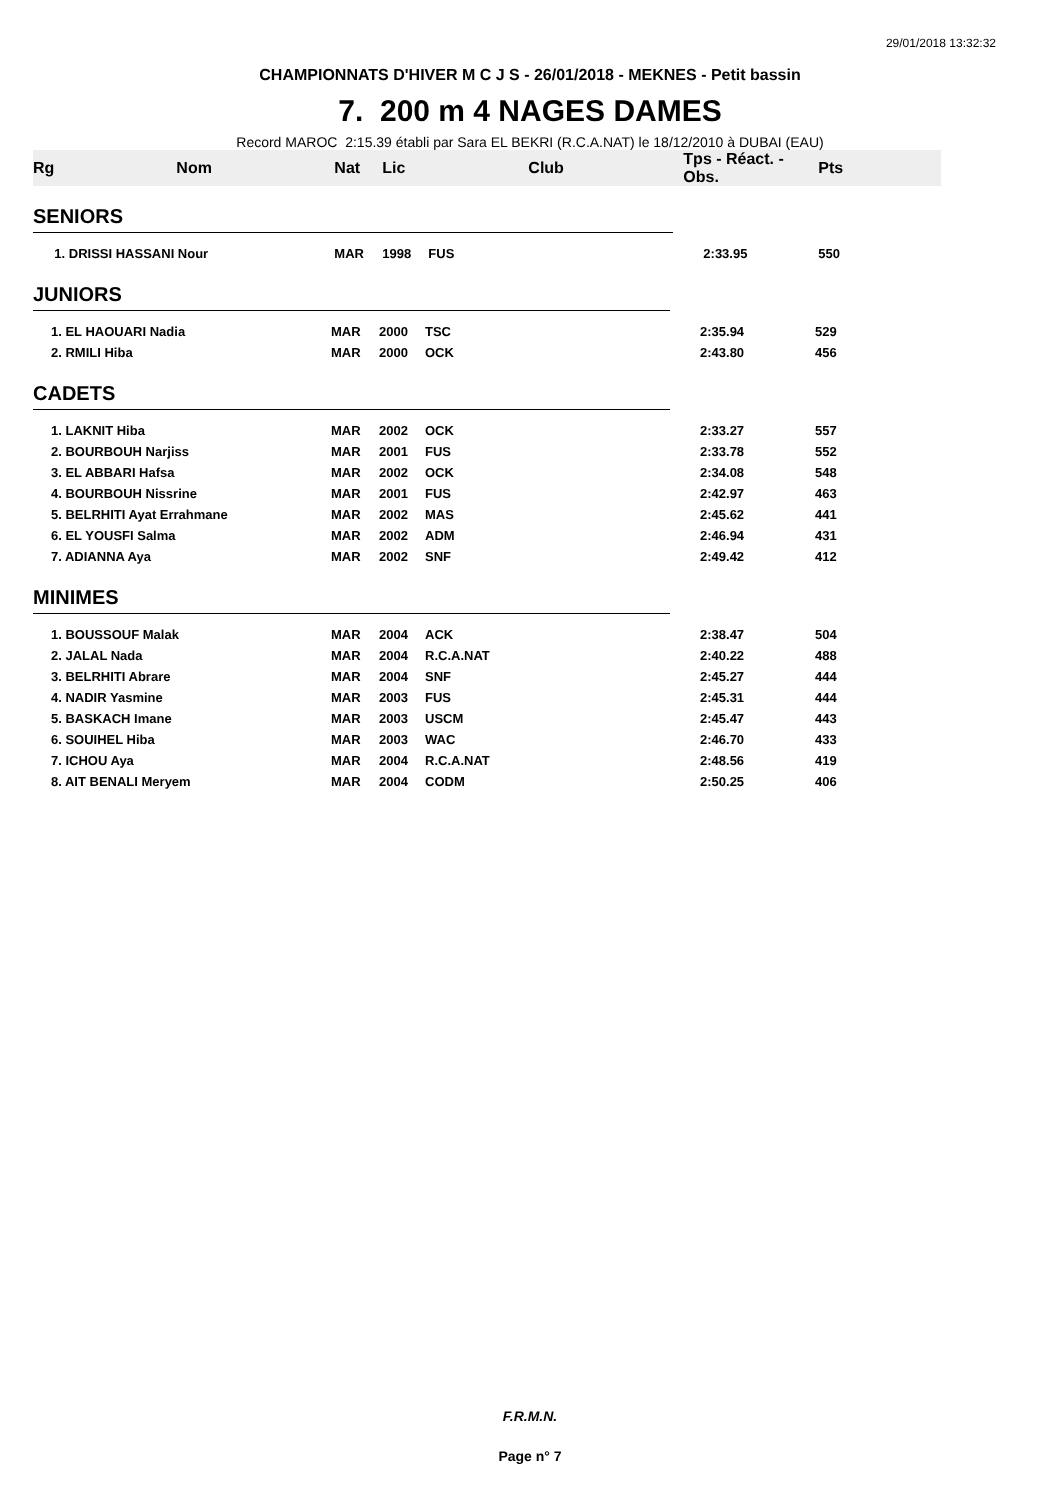29/01/2018 13:32:32
CHAMPIONNATS D'HIVER M C J S - 26/01/2018 - MEKNES - Petit bassin
7. 200 m 4 NAGES DAMES
Record MAROC 2:15.39 établi par Sara EL BEKRI (R.C.A.NAT) le 18/12/2010 à DUBAI (EAU)
| Rg | Nom | Nat | Lic | Club | Tps - Réact. - Obs. | Pts |
| --- | --- | --- | --- | --- | --- | --- |
| SENIORS | | | | | | |
| | 1. DRISSI HASSANI Nour | MAR | 1998 | FUS | 2:33.95 | 550 |
| JUNIORS | | | | | | |
| | 1. EL HAOUARI Nadia | MAR | 2000 | TSC | 2:35.94 | 529 |
| | 2. RMILI Hiba | MAR | 2000 | OCK | 2:43.80 | 456 |
| CADETS | | | | | | |
| | 1. LAKNIT Hiba | MAR | 2002 | OCK | 2:33.27 | 557 |
| | 2. BOURBOUH Narjiss | MAR | 2001 | FUS | 2:33.78 | 552 |
| | 3. EL ABBARI Hafsa | MAR | 2002 | OCK | 2:34.08 | 548 |
| | 4. BOURBOUH Nissrine | MAR | 2001 | FUS | 2:42.97 | 463 |
| | 5. BELRHITI Ayat Errahmane | MAR | 2002 | MAS | 2:45.62 | 441 |
| | 6. EL YOUSFI Salma | MAR | 2002 | ADM | 2:46.94 | 431 |
| | 7. ADIANNA Aya | MAR | 2002 | SNF | 2:49.42 | 412 |
| MINIMES | | | | | | |
| | 1. BOUSSOUF Malak | MAR | 2004 | ACK | 2:38.47 | 504 |
| | 2. JALAL Nada | MAR | 2004 | R.C.A.NAT | 2:40.22 | 488 |
| | 3. BELRHITI Abrare | MAR | 2004 | SNF | 2:45.27 | 444 |
| | 4. NADIR Yasmine | MAR | 2003 | FUS | 2:45.31 | 444 |
| | 5. BASKACH Imane | MAR | 2003 | USCM | 2:45.47 | 443 |
| | 6. SOUIHEL Hiba | MAR | 2003 | WAC | 2:46.70 | 433 |
| | 7. ICHOU Aya | MAR | 2004 | R.C.A.NAT | 2:48.56 | 419 |
| | 8. AIT BENALI Meryem | MAR | 2004 | CODM | 2:50.25 | 406 |
F.R.M.N.
Page n° 7